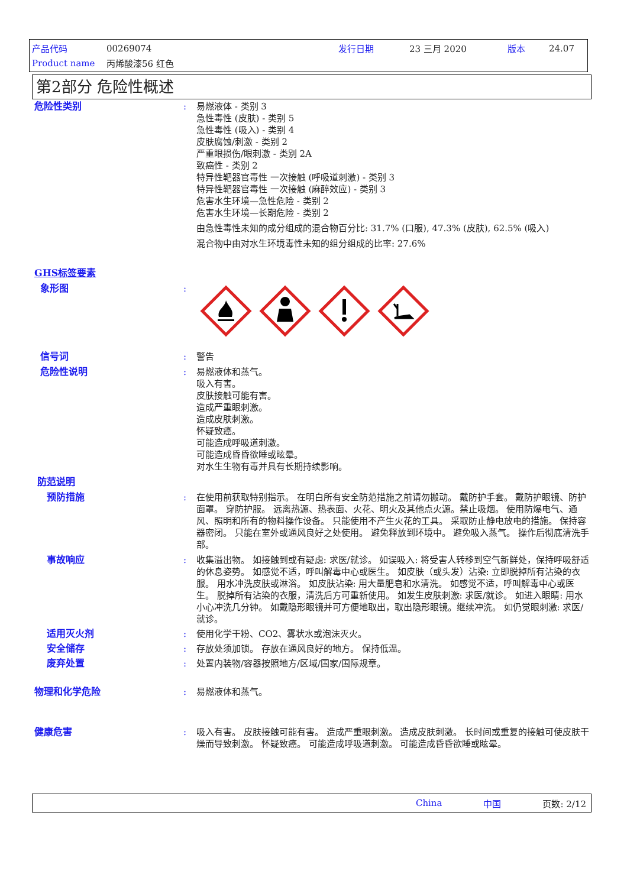产品代码 00269074 发行日期 23 三月 2020 版本 24.07
Product name 丙烯酸漆56 红色
第2部分 危险性概述
危险性类别 : 易燃液体 - 类别 3
急性毒性 (皮肤) - 类别 5
急性毒性 (吸入) - 类别 4
皮肤腐蚀/刺激 - 类别 2
严重眼损伤/眼刺激 - 类别 2A
致癌性 - 类别 2
特异性靶器官毒性 一次接触 (呼吸道刺激) - 类别 3
特异性靶器官毒性 一次接触 (麻醉效应) - 类别 3
危害水生环境—急性危险 - 类别 2
危害水生环境—长期危险 - 类别 2
由急性毒性未知的成分组成的混合物百分比: 31.7% (口服), 47.3% (皮肤), 62.5% (吸入)
混合物中由对水生环境毒性未知的组分组成的比率: 27.6%
GHS标签要素
象形图 :
信号词 : 警告
危险性说明 : 易燃液体和蒸气。
吸入有害。
皮肤接触可能有害。
造成严重眼刺激。
造成皮肤刺激。
怀疑致癌。
可能造成呼吸道刺激。
可能造成昏昏欲睡或眩晕。
对水生生物有毒并具有长期持续影响。
防范说明
预防措施 : 在使用前获取特别指示。 在明白所有安全防范措施之前请勿搬动。 戴防护手套。 戴防护眼镜、防护面罩。 穿防护服。 远离热源、热表面、火花、明火及其他点火源。禁止吸烟。 使用防爆电气、通风、照明和所有的物料操作设备。 只能使用不产生火花的工具。 采取防止静电放电的措施。 保持容器密闭。 只能在室外或通风良好之处使用。 避免释放到环境中。 避免吸入蒸气。 操作后彻底清洗手部。
事故响应 : 收集溢出物。 如接触到或有疑虑: 求医/就诊。 如误吸入: 将受害人转移到空气新鲜处，保持呼吸舒适的休息姿势。 如感觉不适，呼叫解毒中心或医生。 如皮肤（或头发）沾染: 立即脱掉所有沾染的衣服。 用水冲洗皮肤或淋浴。 如皮肤沾染: 用大量肥皂和水清洗。 如感觉不适，呼叫解毒中心或医生。 脱掉所有沾染的衣服，清洗后方可重新使用。 如发生皮肤刺激: 求医/就诊。 如进入眼睛: 用水小心冲洗几分钟。 如戴隐形眼镜并可方便地取出，取出隐形眼镜。继续冲洗。 如仍觉眼刺激: 求医/就诊。
适用灭火剂 : 使用化学干粉、CO2、雾状水或泡沫灭火。
安全储存 : 存放处须加锁。 存放在通风良好的地方。 保持低温。
废弃处置 : 处置内装物/容器按照地方/区域/国家/国际规章。
物理和化学危险 : 易燃液体和蒸气。
健康危害 : 吸入有害。 皮肤接触可能有害。 造成严重眼刺激。 造成皮肤刺激。 长时间或重复的接触可使皮肤干燥而导致刺激。 怀疑致癌。 可能造成呼吸道刺激。 可能造成昏昏欲睡或眩晕。
China 中国 页数: 2/12